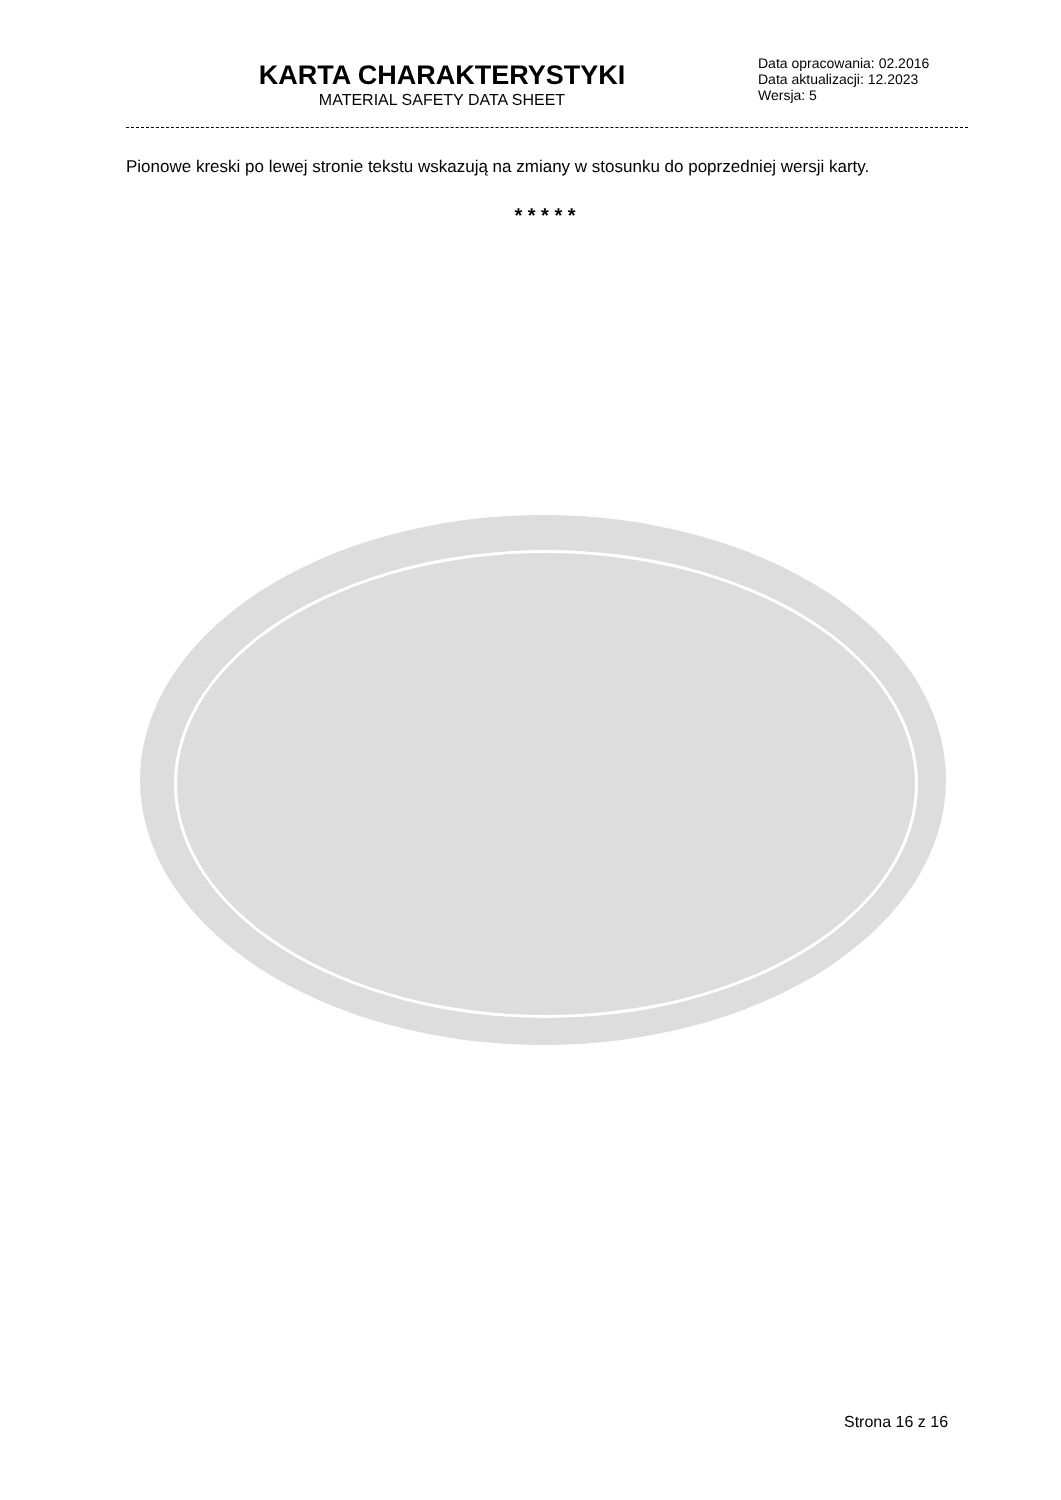KARTA CHARAKTERYSTYKI
MATERIAL SAFETY DATA SHEET
Data opracowania: 02.2016
Data aktualizacji: 12.2023
Wersja: 5
Pionowe kreski po lewej stronie tekstu wskazują na zmiany w stosunku do poprzedniej wersji karty.
* * * * *
Strona 16 z 16